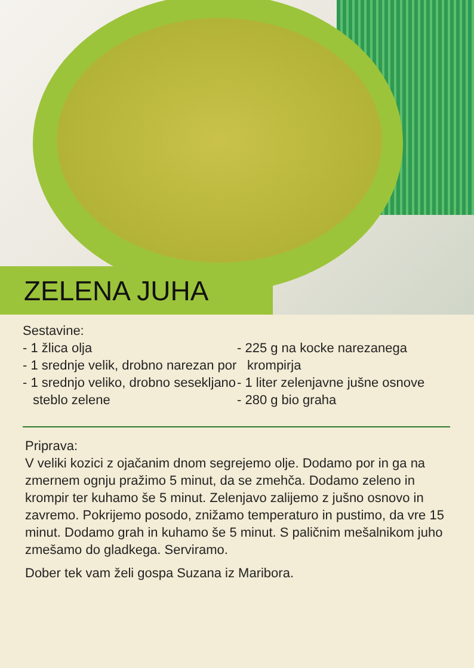ZELENA JUHA
Sestavine:
- 1 žlica olja
- 1 srednje velik, drobno narezan por
- 1 srednjo veliko, drobno sesekljano steblo zelene
- 225 g na kocke narezanega krompirja
- 1 liter zelenjavne jušne osnove
- 280 g bio graha
Priprava:
V veliki kozici z ojačanim dnom segrejemo olje. Dodamo por in ga na zmernem ognju pražimo 5 minut, da se zmehča. Dodamo zeleno in krompir ter kuhamo še 5 minut. Zelenjavo zalijemo z jušno osnovo in zavremo. Pokrijemo posodo, znižamo temperaturo in pustimo, da vre 15 minut. Dodamo grah in kuhamo še 5 minut. S paličnim mešalnikom juho zmešamo do gladkega. Serviramo.
Dober tek vam želi gospa Suzana iz Maribora.